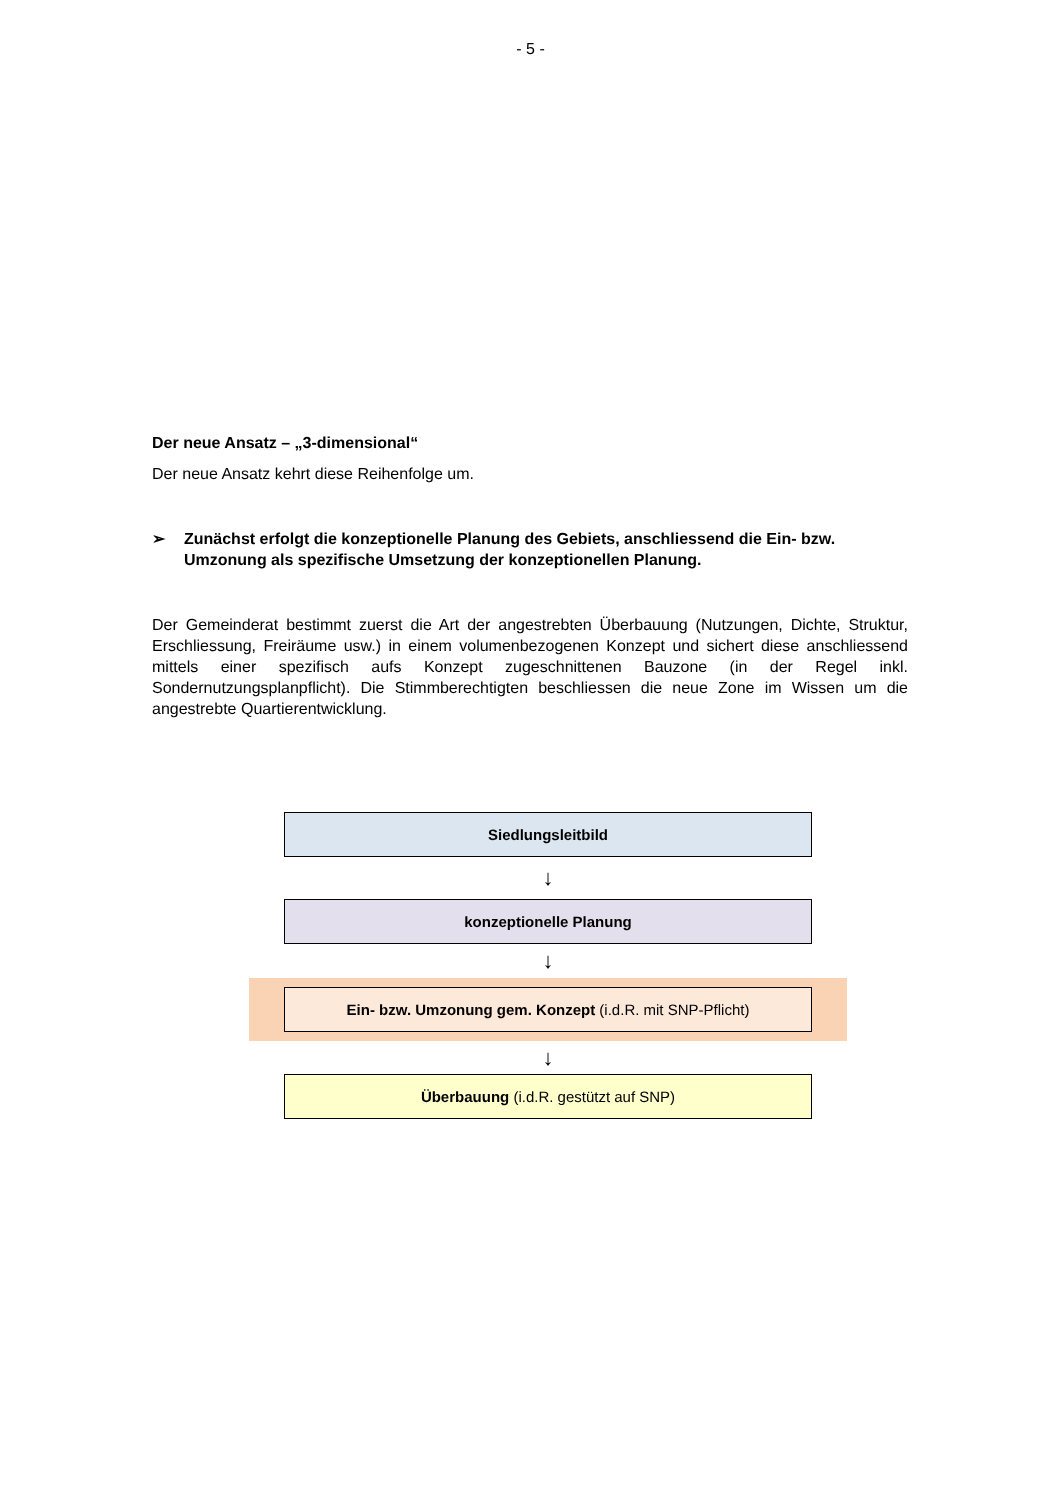- 5 -
Der neue Ansatz – „3-dimensional“
Der neue Ansatz kehrt diese Reihenfolge um.
➢ Zunächst erfolgt die konzeptionelle Planung des Gebiets, anschliessend die Ein- bzw. Umzonung als spezifische Umsetzung der konzeptionellen Planung.
Der Gemeinderat bestimmt zuerst die Art der angestrebten Überbauung (Nutzungen, Dichte, Struktur, Erschliessung, Freiräume usw.) in einem volumenbezogenen Konzept und sichert diese anschliessend mittels einer spezifisch aufs Konzept zugeschnittenen Bauzone (in der Regel inkl. Sondernutzungsplanpflicht). Die Stimmberechtigten beschliessen die neue Zone im Wissen um die angestrebte Quartierentwicklung.
Siedlungsleitbild
↓
konzeptionelle Planung
↓
Ein- bzw. Umzonung gem. Konzept (i.d.R. mit SNP-Pflicht)
↓
Überbauung (i.d.R. gestützt auf SNP)